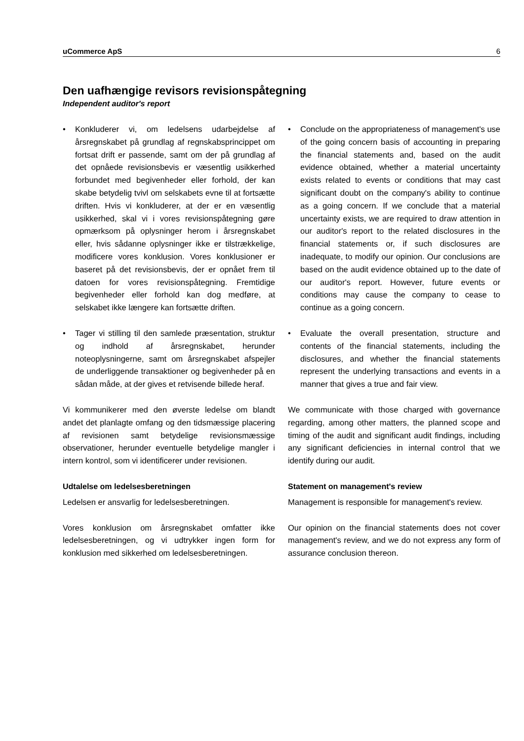uCommerce ApS 6
Den uafhængige revisors revisionspåtegning
Independent auditor's report
• Konkluderer vi, om ledelsens udarbejdelse af årsregnskabet på grundlag af regnskabsprincippet om fortsat drift er passende, samt om der på grundlag af det opnåede revisionsbevis er væsentlig usikkerhed forbundet med begivenheder eller forhold, der kan skabe betydelig tvivl om selskabets evne til at fortsætte driften. Hvis vi konkluderer, at der er en væsentlig usikkerhed, skal vi i vores revisionspåtegning gøre opmærksom på oplysninger herom i årsregnskabet eller, hvis sådanne oplysninger ikke er tilstrækkelige, modificere vores konklusion. Vores konklusioner er baseret på det revisionsbevis, der er opnået frem til datoen for vores revisionspåtegning. Fremtidige begivenheder eller forhold kan dog medføre, at selskabet ikke længere kan fortsætte driften.
• Conclude on the appropriateness of management's use of the going concern basis of accounting in preparing the financial statements and, based on the audit evidence obtained, whether a material uncertainty exists related to events or conditions that may cast significant doubt on the company's ability to continue as a going concern. If we conclude that a material uncertainty exists, we are required to draw attention in our auditor's report to the related disclosures in the financial statements or, if such disclosures are inadequate, to modify our opinion. Our conclusions are based on the audit evidence obtained up to the date of our auditor's report. However, future events or conditions may cause the company to cease to continue as a going concern.
• Tager vi stilling til den samlede præsentation, struktur og indhold af årsregnskabet, herunder noteoplysningerne, samt om årsregnskabet afspejler de underliggende transaktioner og begivenheder på en sådan måde, at der gives et retvisende billede heraf.
• Evaluate the overall presentation, structure and contents of the financial statements, including the disclosures, and whether the financial statements represent the underlying transactions and events in a manner that gives a true and fair view.
Vi kommunikerer med den øverste ledelse om blandt andet det planlagte omfang og den tidsmæssige placering af revisionen samt betydelige revisionsmæssige observationer, herunder eventuelle betydelige mangler i intern kontrol, som vi identificerer under revisionen.
We communicate with those charged with governance regarding, among other matters, the planned scope and timing of the audit and significant audit findings, including any significant deficiencies in internal control that we identify during our audit.
Udtalelse om ledelsesberetningen
Ledelsen er ansvarlig for ledelsesberetningen.
Statement on management's review
Management is responsible for management's review.
Vores konklusion om årsregnskabet omfatter ikke ledelsesberetningen, og vi udtrykker ingen form for konklusion med sikkerhed om ledelsesberetningen.
Our opinion on the financial statements does not cover management's review, and we do not express any form of assurance conclusion thereon.